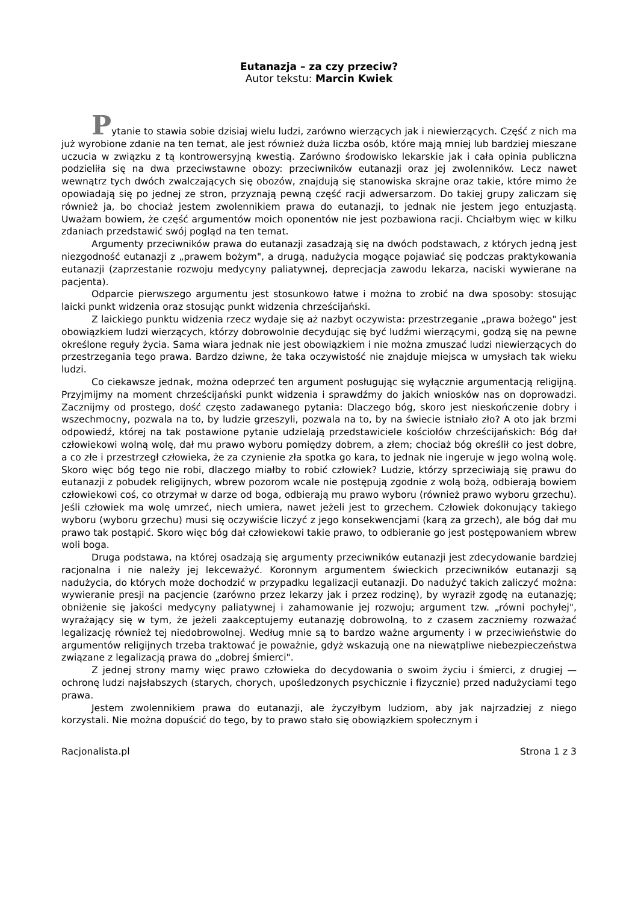Eutanazja – za czy przeciw?
Autor tekstu: Marcin Kwiek
Pytanie to stawia sobie dzisiaj wielu ludzi, zarówno wierzących jak i niewierzących. Część z nich ma już wyrobione zdanie na ten temat, ale jest również duża liczba osób, które mają mniej lub bardziej mieszane uczucia w związku z tą kontrowersyjną kwestią. Zarówno środowisko lekarskie jak i cała opinia publiczna podzieliła się na dwa przeciwstawne obozy: przeciwników eutanazji oraz jej zwolenników. Lecz nawet wewnątrz tych dwóch zwalczających się obozów, znajdują się stanowiska skrajne oraz takie, które mimo że opowiadają się po jednej ze stron, przyznają pewną część racji adwersarzom. Do takiej grupy zaliczam się również ja, bo chociaż jestem zwolennikiem prawa do eutanazji, to jednak nie jestem jego entuzjastą. Uważam bowiem, że część argumentów moich oponentów nie jest pozbawiona racji. Chciałbym więc w kilku zdaniach przedstawić swój pogląd na ten temat.
Argumenty przeciwników prawa do eutanazji zasadzają się na dwóch podstawach, z których jedną jest niezgodność eutanazji z „prawem bożym", a drugą, nadużycia mogące pojawiać się podczas praktykowania eutanazji (zaprzestanie rozwoju medycyny paliatywnej, deprecjacja zawodu lekarza, naciski wywierane na pacjenta).
Odparcie pierwszego argumentu jest stosunkowo łatwe i można to zrobić na dwa sposoby: stosując laicki punkt widzenia oraz stosując punkt widzenia chrześcijański.
Z laickiego punktu widzenia rzecz wydaje się aż nazbyt oczywista: przestrzeganie „prawa bożego" jest obowiązkiem ludzi wierzących, którzy dobrowolnie decydując się być ludźmi wierzącymi, godzą się na pewne określone reguły życia. Sama wiara jednak nie jest obowiązkiem i nie można zmuszać ludzi niewierzących do przestrzegania tego prawa. Bardzo dziwne, że taka oczywistość nie znajduje miejsca w umysłach tak wieku ludzi.
Co ciekawsze jednak, można odeprzeć ten argument posługując się wyłącznie argumentacją religijną. Przyjmijmy na moment chrześcijański punkt widzenia i sprawdźmy do jakich wniosków nas on doprowadzi. Zacznijmy od prostego, dość często zadawanego pytania: Dlaczego bóg, skoro jest nieskończenie dobry i wszechmocny, pozwala na to, by ludzie grzeszyli, pozwala na to, by na świecie istniało zło? A oto jak brzmi odpowiedź, której na tak postawione pytanie udzielają przedstawiciele kościołów chrześcijańskich: Bóg dał człowiekowi wolną wolę, dał mu prawo wyboru pomiędzy dobrem, a złem; chociaż bóg określił co jest dobre, a co złe i przestrzegł człowieka, że za czynienie zła spotka go kara, to jednak nie ingeruje w jego wolną wolę. Skoro więc bóg tego nie robi, dlaczego miałby to robić człowiek? Ludzie, którzy sprzeciwiają się prawu do eutanazji z pobudek religijnych, wbrew pozorom wcale nie postępują zgodnie z wolą bożą, odbierają bowiem człowiekowi coś, co otrzymał w darze od boga, odbierają mu prawo wyboru (również prawo wyboru grzechu). Jeśli człowiek ma wolę umrzeć, niech umiera, nawet jeżeli jest to grzechem. Człowiek dokonujący takiego wyboru (wyboru grzechu) musi się oczywiście liczyć z jego konsekwencjami (karą za grzech), ale bóg dał mu prawo tak postąpić. Skoro więc bóg dał człowiekowi takie prawo, to odbieranie go jest postępowaniem wbrew woli boga.
Druga podstawa, na której osadzają się argumenty przeciwników eutanazji jest zdecydowanie bardziej racjonalna i nie należy jej lekceważyć. Koronnym argumentem świeckich przeciwników eutanazji są nadużycia, do których może dochodzić w przypadku legalizacji eutanazji. Do nadużyć takich zaliczyć można: wywieranie presji na pacjencie (zarówno przez lekarzy jak i przez rodzinę), by wyraził zgodę na eutanazję; obniżenie się jakości medycyny paliatywnej i zahamowanie jej rozwoju; argument tzw. „równi pochyłej", wyrażający się w tym, że jeżeli zaakceptujemy eutanazję dobrowolną, to z czasem zaczniemy rozważać legalizację również tej niedobrowolnej. Według mnie są to bardzo ważne argumenty i w przeciwieństwie do argumentów religijnych trzeba traktować je poważnie, gdyż wskazują one na niewątpliwe niebezpieczeństwa związane z legalizacją prawa do „dobrej śmierci".
Z jednej strony mamy więc prawo człowieka do decydowania o swoim życiu i śmierci, z drugiej — ochronę ludzi najsłabszych (starych, chorych, upośledzonych psychicznie i fizycznie) przed nadużyciami tego prawa.
Jestem zwolennikiem prawa do eutanazji, ale życzyłbym ludziom, aby jak najrzadziej z niego korzystali. Nie można dopuścić do tego, by to prawo stało się obowiązkiem społecznym i
Racjonalista.pl Strona 1 z 3